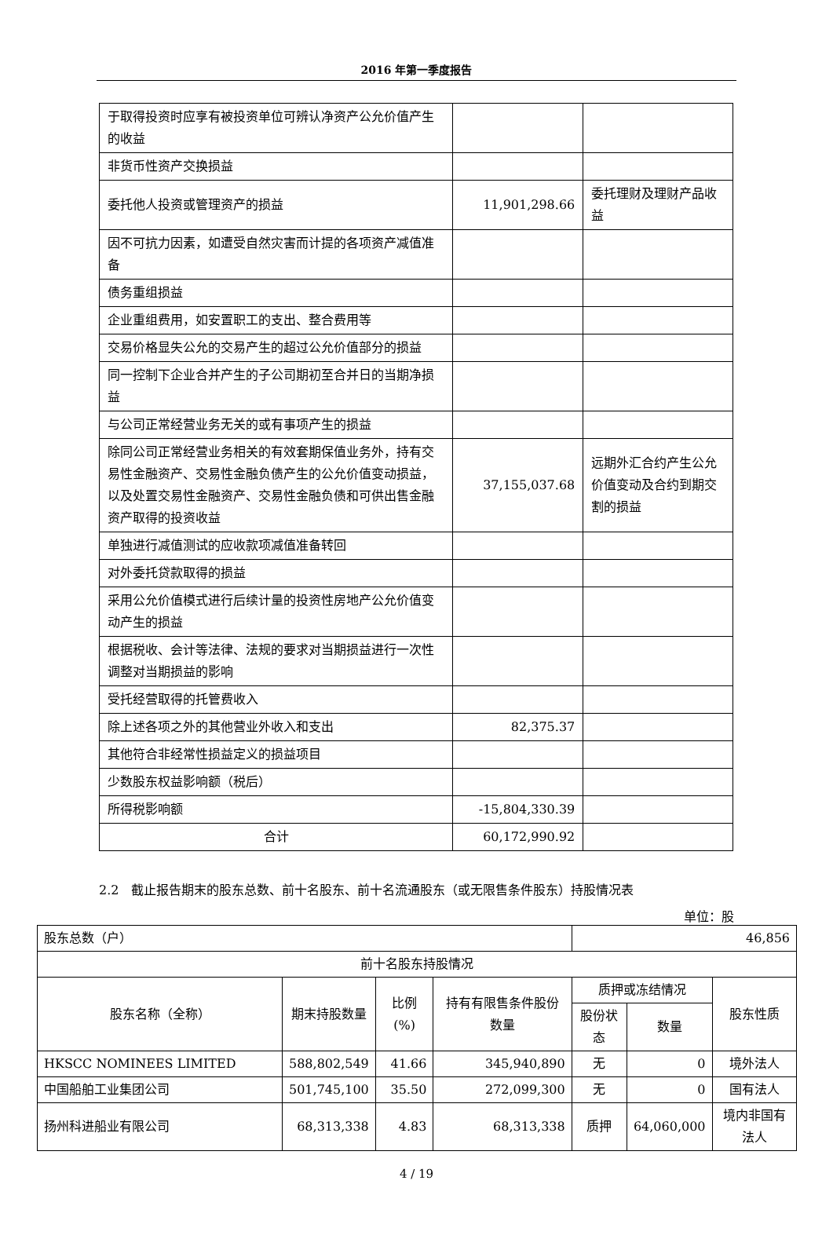2016 年第一季度报告
| 于取得投资时应享有被投资单位可辨认净资产公允价值产生的收益 | | |
| 非货币性资产交换损益 | | |
| 委托他人投资或管理资产的损益 | 11,901,298.66 | 委托理财及理财产品收益 |
| 因不可抗力因素，如遭受自然灾害而计提的各项资产减值准备 | | |
| 债务重组损益 | | |
| 企业重组费用，如安置职工的支出、整合费用等 | | |
| 交易价格显失公允的交易产生的超过公允价值部分的损益 | | |
| 同一控制下企业合并产生的子公司期初至合并日的当期净损益 | | |
| 与公司正常经营业务无关的或有事项产生的损益 | | |
| 除同公司正常经营业务相关的有效套期保值业务外，持有交易性金融资产、交易性金融负债产生的公允价值变动损益，以及处置交易性金融资产、交易性金融负债和可供出售金融资产取得的投资收益 | 37,155,037.68 | 远期外汇合约产生公允价值变动及合约到期交割的损益 |
| 单独进行减值测试的应收款项减值准备转回 | | |
| 对外委托贷款取得的损益 | | |
| 采用公允价值模式进行后续计量的投资性房地产公允价值变动产生的损益 | | |
| 根据税收、会计等法律、法规的要求对当期损益进行一次性调整对当期损益的影响 | | |
| 受托经营取得的托管费收入 | | |
| 除上述各项之外的其他营业外收入和支出 | 82,375.37 | |
| 其他符合非经常性损益定义的损益项目 | | |
| 少数股东权益影响额（税后） | | |
| 所得税影响额 | -15,804,330.39 | |
| 合计 | 60,172,990.92 | |
2.2　截止报告期末的股东总数、前十名股东、前十名流通股东（或无限售条件股东）持股情况表
单位：股
| 股东总数（户） | | | | 46,856 | | |
| 前十名股东持股情况 | | | | | | |
| 股东名称（全称） | 期末持股数量 | 比例(%) | 持有有限售条件股份数量 | 质押或冻结情况 | | 股东性质 |
| | | | | 股份状态 | 数量 | |
| HKSCC NOMINEES LIMITED | 588,802,549 | 41.66 | 345,940,890 | 无 | 0 | 境外法人 |
| 中国船舶工业集团公司 | 501,745,100 | 35.50 | 272,099,300 | 无 | 0 | 国有法人 |
| 扬州科进船业有限公司 | 68,313,338 | 4.83 | 68,313,338 | 质押 | 64,060,000 | 境内非国有法人 |
4 / 19